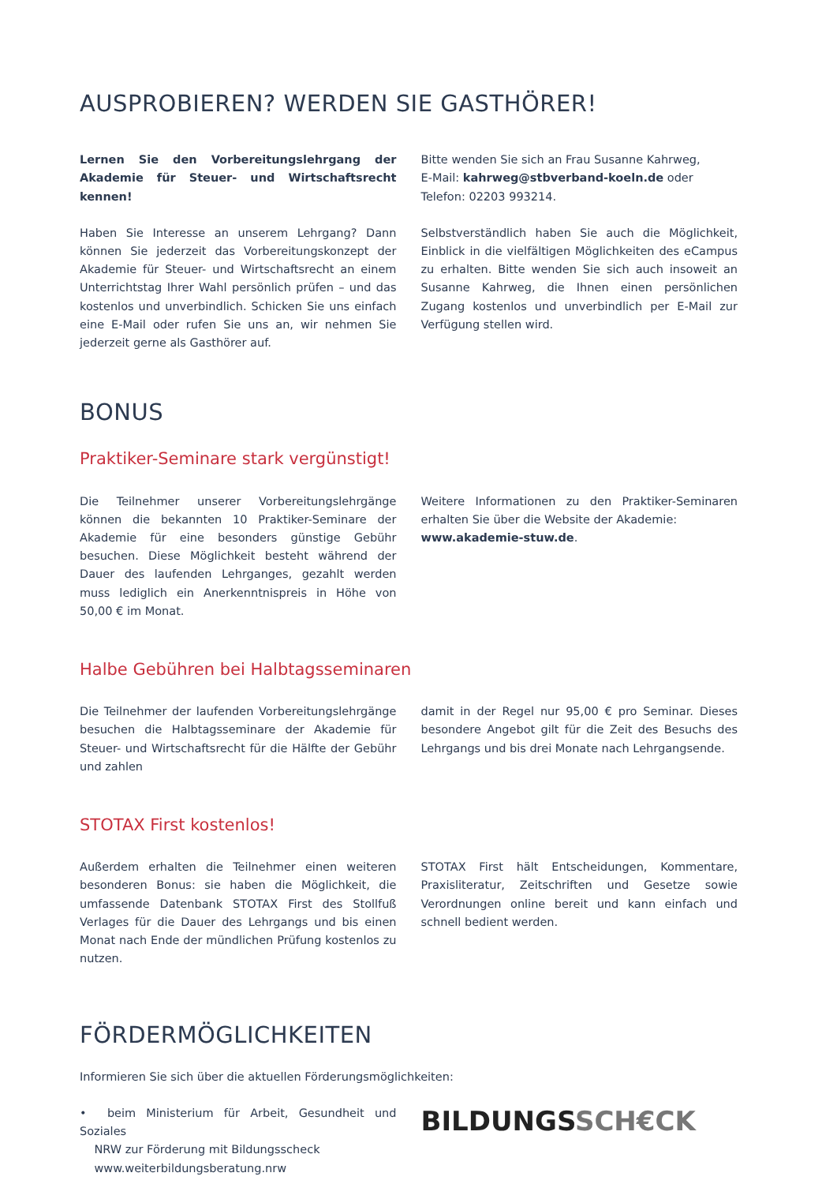AUSPROBIEREN? WERDEN SIE GASTHÖRER!
Lernen Sie den Vorbereitungslehrgang der Akademie für Steuer- und Wirtschaftsrecht kennen!
Haben Sie Interesse an unserem Lehrgang? Dann können Sie jederzeit das Vorbereitungskonzept der Akademie für Steuer- und Wirtschaftsrecht an einem Unterrichtstag Ihrer Wahl persönlich prüfen – und das kostenlos und unverbindlich. Schicken Sie uns einfach eine E-Mail oder rufen Sie uns an, wir nehmen Sie jederzeit gerne als Gasthörer auf.
Bitte wenden Sie sich an Frau Susanne Kahrweg,
E-Mail: kahrweg@stbverband-koeln.de oder
Telefon: 02203 993214.
Selbstverständlich haben Sie auch die Möglichkeit, Einblick in die vielfältigen Möglichkeiten des eCampus zu erhalten. Bitte wenden Sie sich auch insoweit an Susanne Kahrweg, die Ihnen einen persönlichen Zugang kostenlos und unverbindlich per E-Mail zur Verfügung stellen wird.
BONUS
Praktiker-Seminare stark vergünstigt!
Die Teilnehmer unserer Vorbereitungslehrgänge können die bekannten 10 Praktiker-Seminare der Akademie für eine besonders günstige Gebühr besuchen. Diese Möglichkeit besteht während der Dauer des laufenden Lehrganges, gezahlt werden muss lediglich ein Anerkenntnispreis in Höhe von 50,00 € im Monat.
Weitere Informationen zu den Praktiker-Seminaren erhalten Sie über die Website der Akademie:
www.akademie-stuw.de.
Halbe Gebühren bei Halbtagsseminaren
Die Teilnehmer der laufenden Vorbereitungslehrgänge besuchen die Halbtagsseminare der Akademie für Steuer- und Wirtschaftsrecht für die Hälfte der Gebühr und zahlen
damit in der Regel nur 95,00 € pro Seminar. Dieses besondere Angebot gilt für die Zeit des Besuchs des Lehrgangs und bis drei Monate nach Lehrgangsende.
STOTAX First kostenlos!
Außerdem erhalten die Teilnehmer einen weiteren besonderen Bonus: sie haben die Möglichkeit, die umfassende Datenbank STOTAX First des Stollfuß Verlages für die Dauer des Lehrgangs und bis einen Monat nach Ende der mündlichen Prüfung kostenlos zu nutzen.
STOTAX First hält Entscheidungen, Kommentare, Praxisliteratur, Zeitschriften und Gesetze sowie Verordnungen online bereit und kann einfach und schnell bedient werden.
FÖRDERMÖGLICHKEITEN
Informieren Sie sich über die aktuellen Förderungsmöglichkeiten:
• beim Ministerium für Arbeit, Gesundheit und Soziales
NRW zur Förderung mit Bildungsscheck
www.weiterbildungsberatung.nrw
BILDUNGSSCH€CK